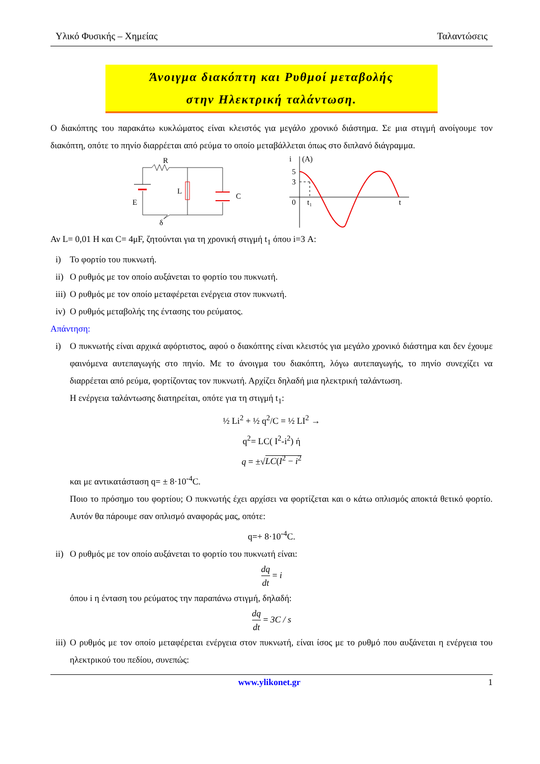Υλικό Φυσικής – Χημείας Ταλαντώσεις
Άνοιγμα διακόπτη και Ρυθμοί μεταβολής
στην Ηλεκτρική ταλάντωση.
Ο διακόπτης του παρακάτω κυκλώματος είναι κλειστός για μεγάλο χρονικό διάστημα. Σε μια στιγμή ανοίγουμε τον διακόπτη, οπότε το πηνίο διαρρέεται από ρεύμα το οποίο μεταβάλλεται όπως στο διπλανό διάγραμμα.
R
L
C
E
δ
i
(A)
5
3
0
t₁
t
Αν L= 0,01 Η και C= 4μF, ζητούνται για τη χρονική στιγμή t<sub>1</sub> όπου i=3 Α:
i) Το φορτίο του πυκνωτή.
ii) Ο ρυθμός με τον οποίο αυξάνεται το φορτίο του πυκνωτή.
iii) Ο ρυθμός με τον οποίο μεταφέρεται ενέργεια στον πυκνωτή.
iv) Ο ρυθμός μεταβολής της έντασης του ρεύματος.
Απάντηση:
i) Ο πυκνωτής είναι αρχικά αφόρτιστος, αφού ο διακόπτης είναι κλειστός για μεγάλο χρονικό διάστημα και δεν έχουμε φαινόμενα αυτεπαγωγής στο πηνίο. Με το άνοιγμα του διακόπτη, λόγω αυτεπαγωγής, το πηνίο συνεχίζει να διαρρέεται από ρεύμα, φορτίζοντας τον πυκνωτή. Αρχίζει δηλαδή μια ηλεκτρική ταλάντωση.
Η ενέργεια ταλάντωσης διατηρείται, οπότε για τη στιγμή t<sub>1</sub>:
½ Li<sup>2</sup> + ½ q<sup>2</sup>/C = ½ LI<sup>2</sup> →
q<sup>2</sup>= LC( I<sup>2</sup>-i<sup>2</sup>) ή
q = ±√LC(I<sup>2</sup> − i<sup>2</sup>
και με αντικατάσταση q= ± 8·10<sup>-4</sup>C.
Ποιο το πρόσημο του φορτίου; Ο πυκνωτής έχει αρχίσει να φορτίζεται και ο κάτω οπλισμός αποκτά θετικό φορτίο. Αυτόν θα πάρουμε σαν οπλισμό αναφοράς μας, οπότε:
q=+ 8·10<sup>-4</sup>C.
ii) Ο ρυθμός με τον οποίο αυξάνεται το φορτίο του πυκνωτή είναι:
dq dt = i
όπου i η ένταση του ρεύματος την παραπάνω στιγμή, δηλαδή:
dq dt = 3C / s
iii) Ο ρυθμός με τον οποίο μεταφέρεται ενέργεια στον πυκνωτή, είναι ίσος με το ρυθμό που αυξάνεται η ενέργεια του ηλεκτρικού του πεδίου, συνεπώς:
www.ylikonet.gr 1